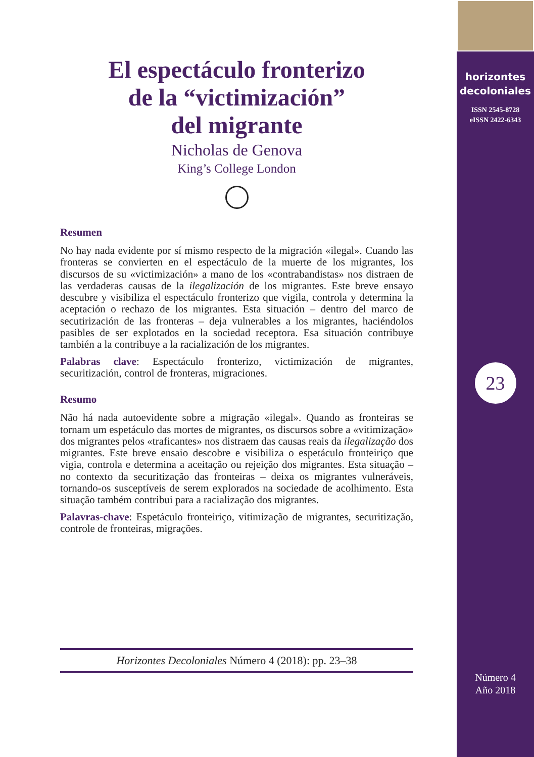horizontes
decoloniales
ISSN 2545-8728
eISSN 2422-6343
23
Número 4
Año 2018
El espectáculo fronterizo
de la “victimización”
del migrante
Nicholas de Genova
King’s College London
Resumen
No hay nada evidente por sí mismo respecto de la migración «ilegal». Cuando las fronteras se convierten en el espectáculo de la muerte de los migrantes, los discursos de su «victimización» a mano de los «contrabandistas» nos distraen de las verdaderas causas de la ilegalización de los migrantes. Este breve ensayo descubre y visibiliza el espectáculo fronterizo que vigila, controla y determina la aceptación o rechazo de los migrantes. Esta situación – dentro del marco de secutirización de las fronteras – deja vulnerables a los migrantes, haciéndolos pasibles de ser explotados en la sociedad receptora. Esa situación contribuye también a la contribuye a la racialización de los migrantes.
Palabras clave: Espectáculo fronterizo, victimización de migrantes, securitización, control de fronteras, migraciones.
Resumo
Não há nada autoevidente sobre a migração «ilegal». Quando as fronteiras se tornam um espetáculo das mortes de migrantes, os discursos sobre a «vitimização» dos migrantes pelos «traficantes» nos distraem das causas reais da ilegalização dos migrantes. Este breve ensaio descobre e visibiliza o espetáculo fronteiriço que vigia, controla e determina a aceitação ou rejeição dos migrantes. Esta situação – no contexto da securitização das fronteiras – deixa os migrantes vulneráveis, tornando-os susceptíveis de serem explorados na sociedade de acolhimento. Esta situação também contribui para a racialização dos migrantes.
Palavras-chave: Espetáculo fronteiriço, vitimização de migrantes, securitização, controle de fronteiras, migrações.
Horizontes Decoloniales Número 4 (2018): pp. 23–38